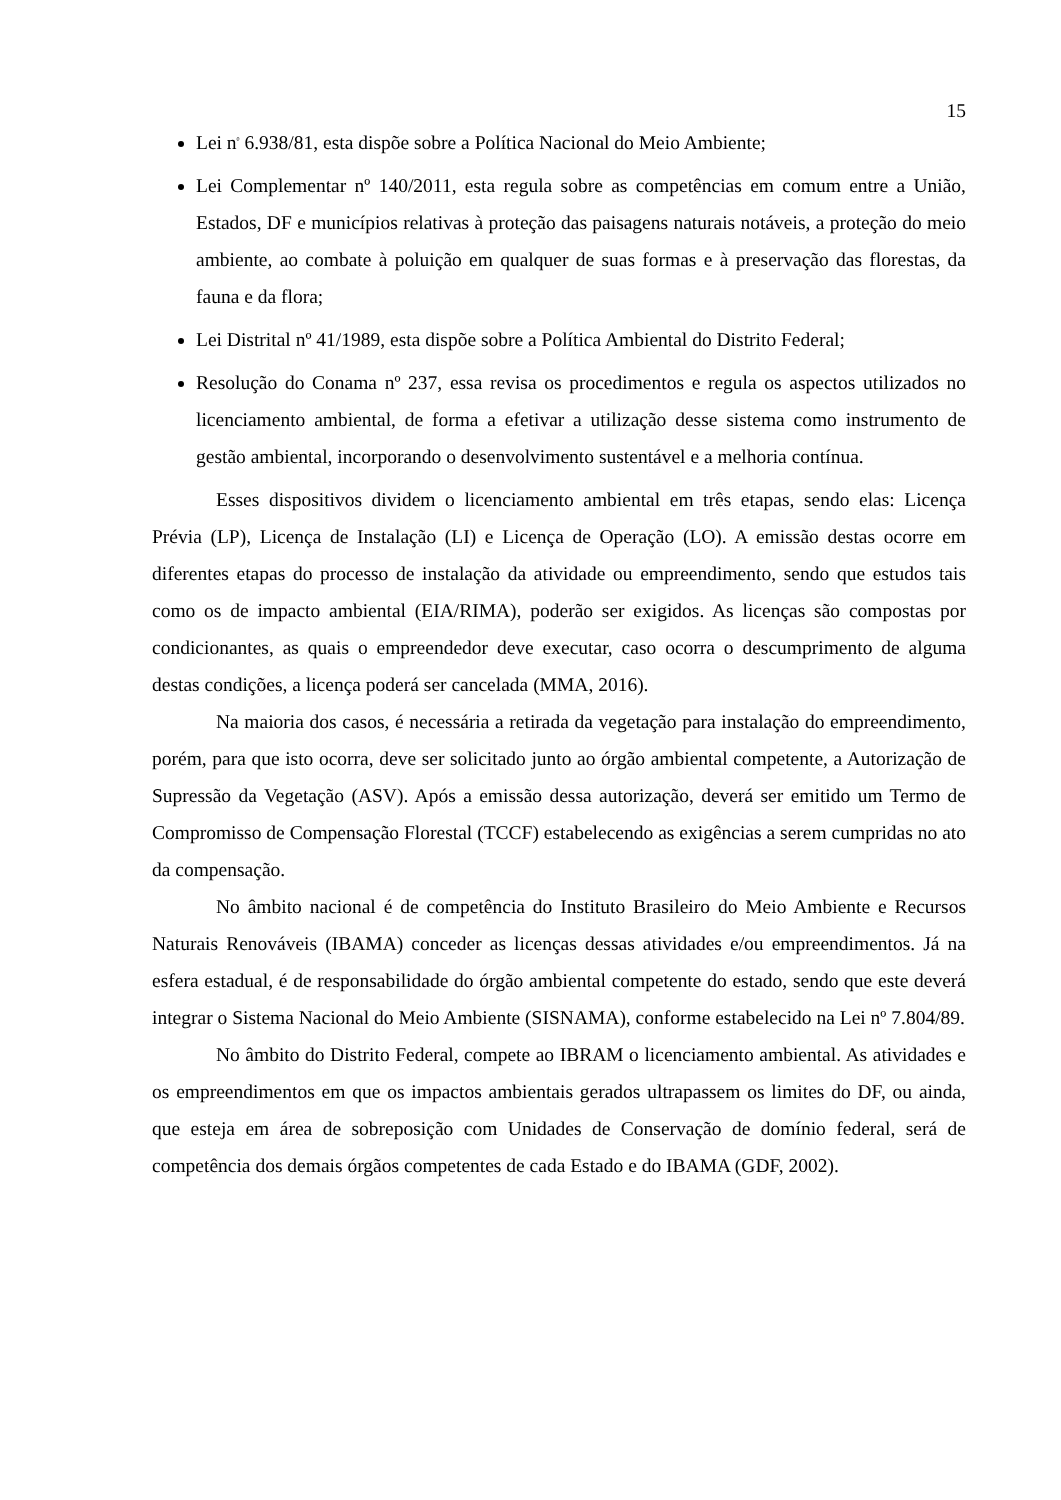15
Lei n<sup>0</sup> 6.938/81, esta dispõe sobre a Política Nacional do Meio Ambiente;
Lei Complementar nº 140/2011, esta regula sobre as competências em comum entre a União, Estados, DF e municípios relativas à proteção das paisagens naturais notáveis, a proteção do meio ambiente, ao combate à poluição em qualquer de suas formas e à preservação das florestas, da fauna e da flora;
Lei Distrital nº 41/1989, esta dispõe sobre a Política Ambiental do Distrito Federal;
Resolução do Conama nº 237, essa revisa os procedimentos e regula os aspectos utilizados no licenciamento ambiental, de forma a efetivar a utilização desse sistema como instrumento de gestão ambiental, incorporando o desenvolvimento sustentável e a melhoria contínua.
Esses dispositivos dividem o licenciamento ambiental em três etapas, sendo elas: Licença Prévia (LP), Licença de Instalação (LI) e Licença de Operação (LO). A emissão destas ocorre em diferentes etapas do processo de instalação da atividade ou empreendimento, sendo que estudos tais como os de impacto ambiental (EIA/RIMA), poderão ser exigidos. As licenças são compostas por condicionantes, as quais o empreendedor deve executar, caso ocorra o descumprimento de alguma destas condições, a licença poderá ser cancelada (MMA, 2016).
Na maioria dos casos, é necessária a retirada da vegetação para instalação do empreendimento, porém, para que isto ocorra, deve ser solicitado junto ao órgão ambiental competente, a Autorização de Supressão da Vegetação (ASV). Após a emissão dessa autorização, deverá ser emitido um Termo de Compromisso de Compensação Florestal (TCCF) estabelecendo as exigências a serem cumpridas no ato da compensação.
No âmbito nacional é de competência do Instituto Brasileiro do Meio Ambiente e Recursos Naturais Renováveis (IBAMA) conceder as licenças dessas atividades e/ou empreendimentos. Já na esfera estadual, é de responsabilidade do órgão ambiental competente do estado, sendo que este deverá integrar o Sistema Nacional do Meio Ambiente (SISNAMA), conforme estabelecido na Lei nº 7.804/89.
No âmbito do Distrito Federal, compete ao IBRAM o licenciamento ambiental. As atividades e os empreendimentos em que os impactos ambientais gerados ultrapassem os limites do DF, ou ainda, que esteja em área de sobreposição com Unidades de Conservação de domínio federal, será de competência dos demais órgãos competentes de cada Estado e do IBAMA (GDF, 2002).